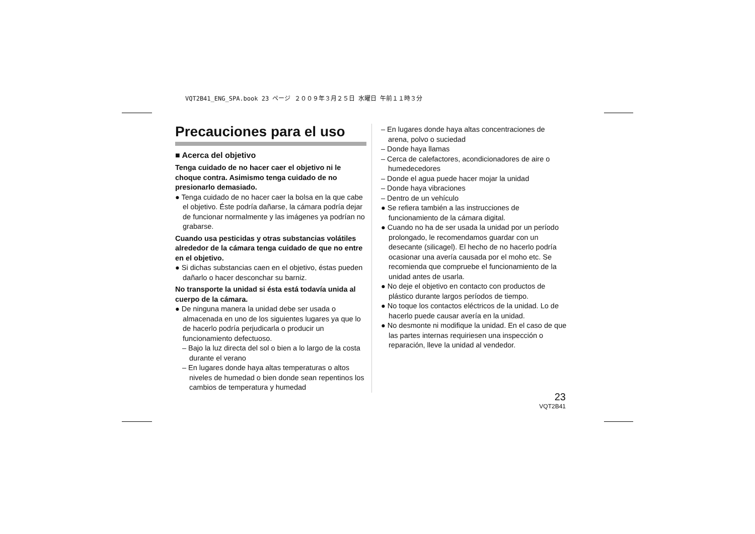VQT2B41_ENG_SPA.book 23 ページ ２００９年３月２５日 水曜日 午前１１時３分
Precauciones para el uso
■ Acerca del objetivo
Tenga cuidado de no hacer caer el objetivo ni le choque contra. Asimismo tenga cuidado de no presionarlo demasiado.
● Tenga cuidado de no hacer caer la bolsa en la que cabe el objetivo. Éste podría dañarse, la cámara podría dejar de funcionar normalmente y las imágenes ya podrían no grabarse.
Cuando usa pesticidas y otras substancias volátiles alrededor de la cámara tenga cuidado de que no entre en el objetivo.
● Si dichas substancias caen en el objetivo, éstas pueden dañarlo o hacer desconchar su barniz.
No transporte la unidad si ésta está todavía unida al cuerpo de la cámara.
● De ninguna manera la unidad debe ser usada o almacenada en uno de los siguientes lugares ya que lo de hacerlo podría perjudicarla o producir un funcionamiento defectuoso.
– Bajo la luz directa del sol o bien a lo largo de la costa durante el verano
– En lugares donde haya altas temperaturas o altos niveles de humedad o bien donde sean repentinos los cambios de temperatura y humedad
– En lugares donde haya altas concentraciones de arena, polvo o suciedad
– Donde haya llamas
– Cerca de calefactores, acondicionadores de aire o humedecedores
– Donde el agua puede hacer mojar la unidad
– Donde haya vibraciones
– Dentro de un vehículo
● Se refiera también a las instrucciones de funcionamiento de la cámara digital.
● Cuando no ha de ser usada la unidad por un período prolongado, le recomendamos guardar con un desecante (silicagel). El hecho de no hacerlo podría ocasionar una avería causada por el moho etc. Se recomienda que compruebe el funcionamiento de la unidad antes de usarla.
● No deje el objetivo en contacto con productos de plástico durante largos períodos de tiempo.
● No toque los contactos eléctricos de la unidad. Lo de hacerlo puede causar avería en la unidad.
● No desmonte ni modifique la unidad. En el caso de que las partes internas requiriesen una inspección o reparación, lleve la unidad al vendedor.
23
VQT2B41